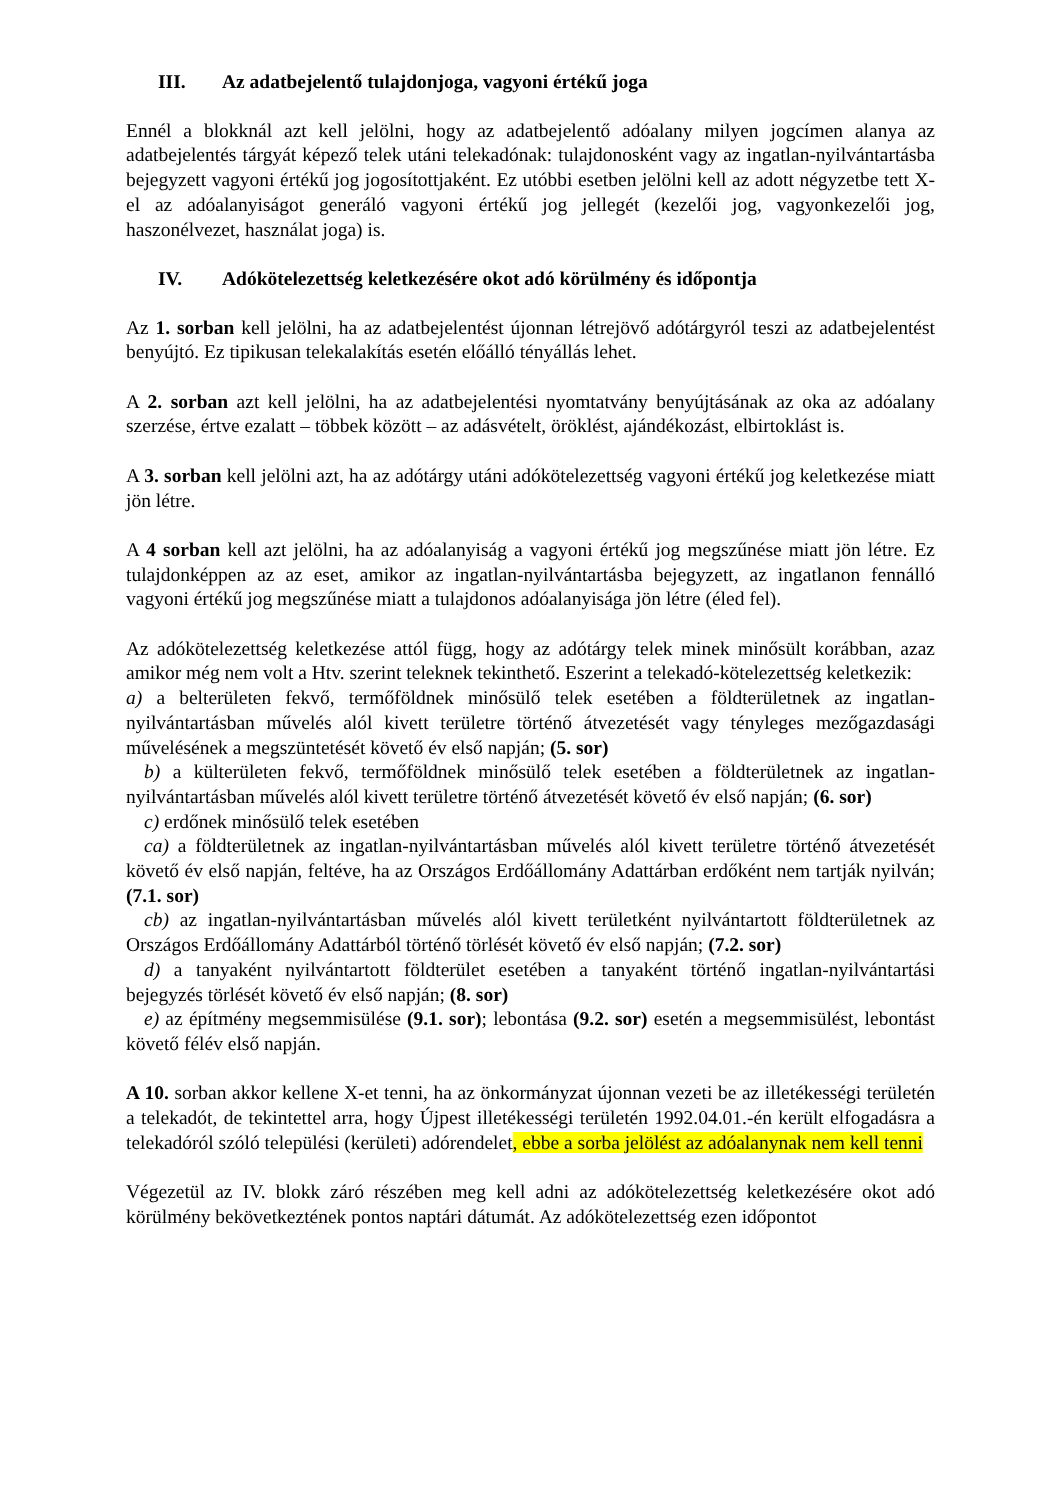III. Az adatbejelentő tulajdonjoga, vagyoni értékű joga
Ennél a blokknál azt kell jelölni, hogy az adatbejelentő adóalany milyen jogcímen alanya az adatbejelentés tárgyát képező telek utáni telekadónak: tulajdonosként vagy az ingatlan-nyilvántartásba bejegyzett vagyoni értékű jog jogosítottjaként. Ez utóbbi esetben jelölni kell az adott négyzetbe tett X-el az adóalanyiságot generáló vagyoni értékű jog jellegét (kezelői jog, vagyonkezelői jog, haszonélvezet, használat joga) is.
IV. Adókötelezettség keletkezésére okot adó körülmény és időpontja
Az 1. sorban kell jelölni, ha az adatbejelentést újonnan létrejövő adótárgyról teszi az adatbejelentést benyújtó. Ez tipikusan telekalakítás esetén előálló tényállás lehet.
A 2. sorban azt kell jelölni, ha az adatbejelentési nyomtatvány benyújtásának az oka az adóalany szerzése, értve ezalatt – többek között – az adásvételt, öröklést, ajándékozást, elbirtoklást is.
A 3. sorban kell jelölni azt, ha az adótárgy utáni adókötelezettség vagyoni értékű jog keletkezése miatt jön létre.
A 4 sorban kell azt jelölni, ha az adóalanyiság a vagyoni értékű jog megszűnése miatt jön létre. Ez tulajdonképpen az az eset, amikor az ingatlan-nyilvántartásba bejegyzett, az ingatlanon fennálló vagyoni értékű jog megszűnése miatt a tulajdonos adóalanyisága jön létre (éled fel).
Az adókötelezettség keletkezése attól függ, hogy az adótárgy telek minek minősült korábban, azaz amikor még nem volt a Htv. szerint teleknek tekinthető. Eszerint a telekadó-kötelezettség keletkezik:
a) a belterületen fekvő, termőföldnek minősülő telek esetében a földterületnek az ingatlan-nyilvántartásban művelés alól kivett területre történő átvezetését vagy tényleges mezőgazdasági művelésének a megszüntetését követő év első napján; (5. sor)
b) a külterületen fekvő, termőföldnek minősülő telek esetében a földterületnek az ingatlan-nyilvántartásban művelés alól kivett területre történő átvezetését követő év első napján; (6. sor)
c) erdőnek minősülő telek esetében
ca) a földterületnek az ingatlan-nyilvántartásban művelés alól kivett területre történő átvezetését követő év első napján, feltéve, ha az Országos Erdőállomány Adattárban erdőként nem tartják nyilván;(7.1. sor)
cb) az ingatlan-nyilvántartásban művelés alól kivett területként nyilvántartott földterületnek az Országos Erdőállomány Adattárból történő törlését követő év első napján; (7.2. sor)
d) a tanyaként nyilvántartott földterület esetében a tanyaként történő ingatlan-nyilvántartási bejegyzés törlését követő év első napján; (8. sor)
e) az építmény megsemmisülése (9.1. sor); lebontása (9.2. sor) esetén a megsemmisülést, lebontást követő félév első napján.
A 10. sorban akkor kellene X-et tenni, ha az önkormányzat újonnan vezeti be az illetékességi területén a telekadót, de tekintettel arra, hogy Újpest illetékességi területén 1992.04.01.-én került elfogadásra a telekadóról szóló települési (kerületi) adórendelet, ebbe a sorba jelölést az adóalanynak nem kell tenni
Végezetül az IV. blokk záró részében meg kell adni az adókötelezettség keletkezésére okot adó körülmény bekövetkeztének pontos naptári dátumát. Az adókötelezettség ezen időpontot